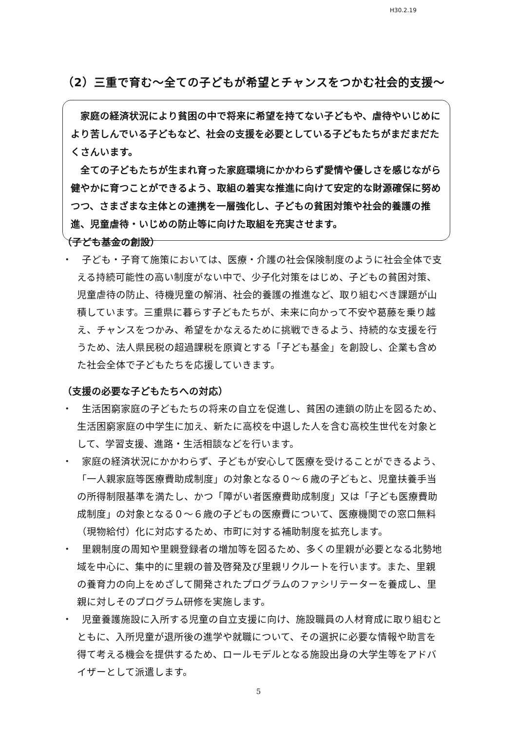H30.2.19
（2）三重で育む～全ての子どもが希望とチャンスをつかむ社会的支援～
家庭の経済状況により貧困の中で将来に希望を持てない子どもや、虐待やいじめにより苦しんでいる子どもなど、社会の支援を必要としている子どもたちがまだまだたくさんいます。
全ての子どもたちが生まれ育った家庭環境にかかわらず愛情や優しさを感じながら健やかに育つことができるよう、取組の着実な推進に向けて安定的な財源確保に努めつつ、さまざまな主体との連携を一層強化し、子どもの貧困対策や社会的養護の推進、児童虐待・いじめの防止等に向けた取組を充実させます。
（子ども基金の創設）
・　子ども・子育て施策においては、医療・介護の社会保険制度のように社会全体で支える持続可能性の高い制度がない中で、少子化対策をはじめ、子どもの貧困対策、児童虐待の防止、待機児童の解消、社会的養護の推進など、取り組むべき課題が山積しています。三重県に暮らす子どもたちが、未来に向かって不安や葛藤を乗り越え、チャンスをつかみ、希望をかなえるために挑戦できるよう、持続的な支援を行うため、法人県民税の超過課税を原資とする「子ども基金」を創設し、企業も含めた社会全体で子どもたちを応援していきます。
（支援の必要な子どもたちへの対応）
・　生活困窮家庭の子どもたちの将来の自立を促進し、貧困の連鎖の防止を図るため、生活困窮家庭の中学生に加え、新たに高校を中退した人を含む高校生世代を対象として、学習支援、進路・生活相談などを行います。
・　家庭の経済状況にかかわらず、子どもが安心して医療を受けることができるよう、「一人親家庭等医療費助成制度」の対象となる０～６歳の子どもと、児童扶養手当の所得制限基準を満たし、かつ「障がい者医療費助成制度」又は「子ども医療費助成制度」の対象となる０～６歳の子どもの医療費について、医療機関での窓口無料（現物給付）化に対応するため、市町に対する補助制度を拡充します。
・　里親制度の周知や里親登録者の増加等を図るため、多くの里親が必要となる北勢地域を中心に、集中的に里親の普及啓発及び里親リクルートを行います。また、里親の養育力の向上をめざして開発されたプログラムのファシリテーターを養成し、里親に対しそのプログラム研修を実施します。
・　児童養護施設に入所する児童の自立支援に向け、施設職員の人材育成に取り組むとともに、入所児童が退所後の進学や就職について、その選択に必要な情報や助言を得て考える機会を提供するため、ロールモデルとなる施設出身の大学生等をアドバイザーとして派遣します。
5